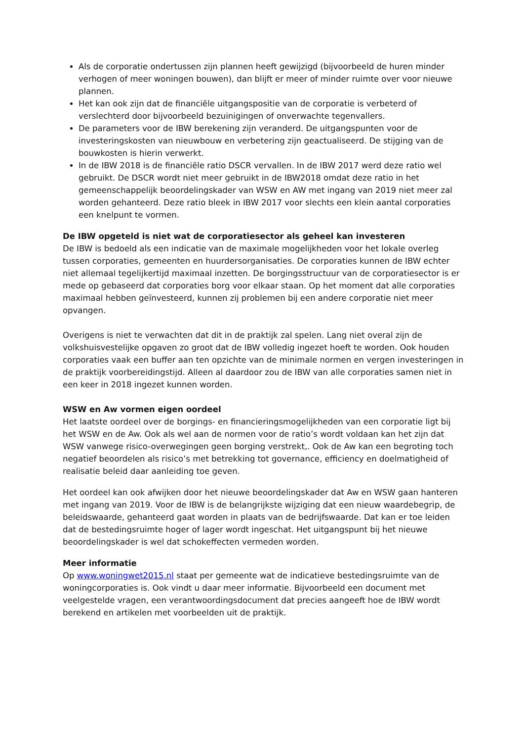Als de corporatie ondertussen zijn plannen heeft gewijzigd (bijvoorbeeld de huren minder verhogen of meer woningen bouwen), dan blijft er meer of minder ruimte over voor nieuwe plannen.
Het kan ook zijn dat de financiële uitgangspositie van de corporatie is verbeterd of verslechterd door bijvoorbeeld bezuinigingen of onverwachte tegenvallers.
De parameters voor de IBW berekening zijn veranderd. De uitgangspunten voor de investeringskosten van nieuwbouw en verbetering zijn geactualiseerd. De stijging van de bouwkosten is hierin verwerkt.
In de IBW 2018 is de financiële ratio DSCR vervallen. In de IBW 2017 werd deze ratio wel gebruikt. De DSCR wordt niet meer gebruikt in de IBW2018 omdat deze ratio in het gemeenschappelijk beoordelingskader van WSW en AW met ingang van 2019 niet meer zal worden gehanteerd. Deze ratio bleek in IBW 2017 voor slechts een klein aantal corporaties een knelpunt te vormen.
De IBW opgeteld is niet wat de corporatiesector als geheel kan investeren
De IBW is bedoeld als een indicatie van de maximale mogelijkheden voor het lokale overleg tussen corporaties, gemeenten en huurdersorganisaties. De corporaties kunnen de IBW echter niet allemaal tegelijkertijd maximaal inzetten. De borgingsstructuur van de corporatiesector is er mede op gebaseerd dat corporaties borg voor elkaar staan. Op het moment dat alle corporaties maximaal hebben geïnvesteerd, kunnen zij problemen bij een andere corporatie niet meer opvangen.
Overigens is niet te verwachten dat dit in de praktijk zal spelen. Lang niet overal zijn de volkshuisvestelijke opgaven zo groot dat de IBW volledig ingezet hoeft te worden. Ook houden corporaties vaak een buffer aan ten opzichte van de minimale normen en vergen investeringen in de praktijk voorbereidingstijd. Alleen al daardoor zou de IBW van alle corporaties samen niet in een keer in 2018 ingezet kunnen worden.
WSW en Aw vormen eigen oordeel
Het laatste oordeel over de borgings- en financieringsmogelijkheden van een corporatie ligt bij het WSW en de Aw. Ook als wel aan de normen voor de ratio’s wordt voldaan kan het zijn dat WSW vanwege risico-overwegingen geen borging verstrekt,. Ook de Aw kan een begroting toch negatief beoordelen als risico’s met betrekking tot governance, efficiency en doelmatigheid of realisatie beleid daar aanleiding toe geven.
Het oordeel kan ook afwijken door het nieuwe beoordelingskader dat Aw en WSW gaan hanteren met ingang van 2019. Voor de IBW is de belangrijkste wijziging dat een nieuw waardebegrip, de beleidswaarde, gehanteerd gaat worden in plaats van de bedrijfswaarde. Dat kan er toe leiden dat de bestedingsruimte hoger of lager wordt ingeschat. Het uitgangspunt bij het nieuwe beoordelingskader is wel dat schokeffecten vermeden worden.
Meer informatie
Op www.woningwet2015.nl staat per gemeente wat de indicatieve bestedingsruimte van de woningcorporaties is. Ook vindt u daar meer informatie. Bijvoorbeeld een document met veelgestelde vragen, een verantwoordingsdocument dat precies aangeeft hoe de IBW wordt berekend en artikelen met voorbeelden uit de praktijk.